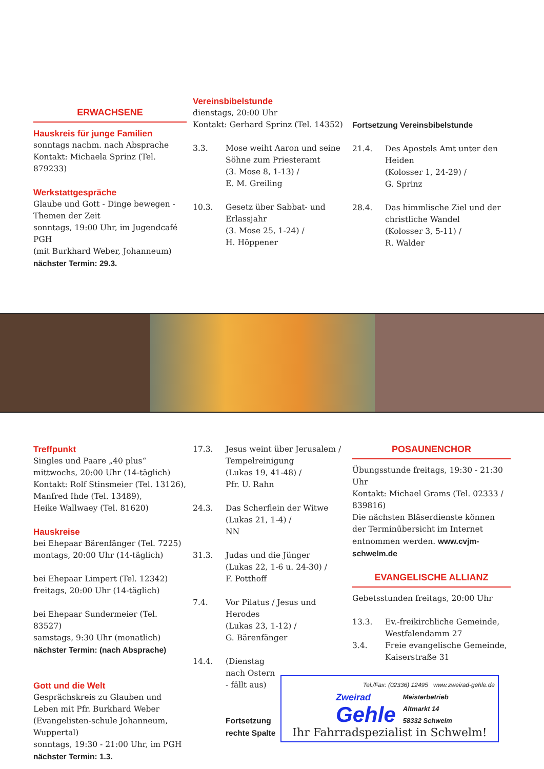ERWACHSENE
Hauskreis für junge Familien
sonntags nachm. nach Absprache
Kontakt: Michaela Sprinz (Tel. 879233)
Werkstattgespräche
Glaube und Gott - Dinge bewegen - Themen der Zeit
sonntags, 19:00 Uhr, im Jugendcafé PGH
(mit Burkhard Weber, Johanneum)
nächster Termin: 29.3.
Vereinsbibelstunde
dienstags, 20:00 Uhr
Kontakt: Gerhard Sprinz (Tel. 14352)
3.3. Mose weiht Aaron und seine Söhne zum Priesteramt
(3. Mose 8, 1-13) /
E. M. Greiling
10.3. Gesetz über Sabbat- und Erlassjahr
(3. Mose 25, 1-24) /
H. Höppener
Fortsetzung Vereinsbibelstunde
21.4. Des Apostels Amt unter den Heiden
(Kolosser 1, 24-29) /
G. Sprinz
28.4. Das himmlische Ziel und der christliche Wandel
(Kolosser 3, 5-11) /
R. Walder
Treffpunkt
Singles und Paare „40 plus“
mittwochs, 20:00 Uhr (14-täglich)
Kontakt: Rolf Stinsmeier (Tel. 13126),
Manfred Ihde (Tel. 13489),
Heike Wallwaey (Tel. 81620)
Hauskreise
bei Ehepaar Bärenfänger (Tel. 7225)
montags, 20:00 Uhr (14-täglich)
bei Ehepaar Limpert (Tel. 12342)
freitags, 20:00 Uhr (14-täglich)
bei Ehepaar Sundermeier (Tel. 83527)
samstags, 9:30 Uhr (monatlich)
nächster Termin: (nach Absprache)
Gott und die Welt
Gesprächskreis zu Glauben und Leben mit Pfr. Burkhard Weber (Evangelisten-schule Johanneum, Wuppertal)
sonntags, 19:30 - 21:00 Uhr, im PGH
nächster Termin: 1.3.
17.3. Jesus weint über Jerusalem / Tempelreinigung
(Lukas 19, 41-48) /
Pfr. U. Rahn
24.3. Das Scherflein der Witwe
(Lukas 21, 1-4) /
NN
31.3. Judas und die Jünger
(Lukas 22, 1-6 u. 24-30) /
F. Potthoff
7.4. Vor Pilatus / Jesus und Herodes
(Lukas 23, 1-12) /
G. Bärenfänger
14.4. (Dienstag nach Ostern - fällt aus)
Fortsetzung
rechte Spalte
POSAUNENCHOR
Übungsstunde freitags, 19:30 - 21:30 Uhr
Kontakt: Michael Grams (Tel. 02333 / 839816)
Die nächsten Bläserdienste können der Terminübersicht im Internet entnommen werden. www.cvjm-schwelm.de
EVANGELISCHE ALLIANZ
Gebetsstunden freitags, 20:00 Uhr
13.3. Ev.-freikirchliche Gemeinde, Westfalendamm 27
3.4. Freie evangelische Gemeinde, Kaiserstraße 31
Tel./Fax: (02336) 12495 www.zweirad-gehle.de
Zweirad
Gehle
Meisterbetrieb
Altmarkt 14
58332 Schwelm
Ihr Fahrradspezialist in Schwelm!